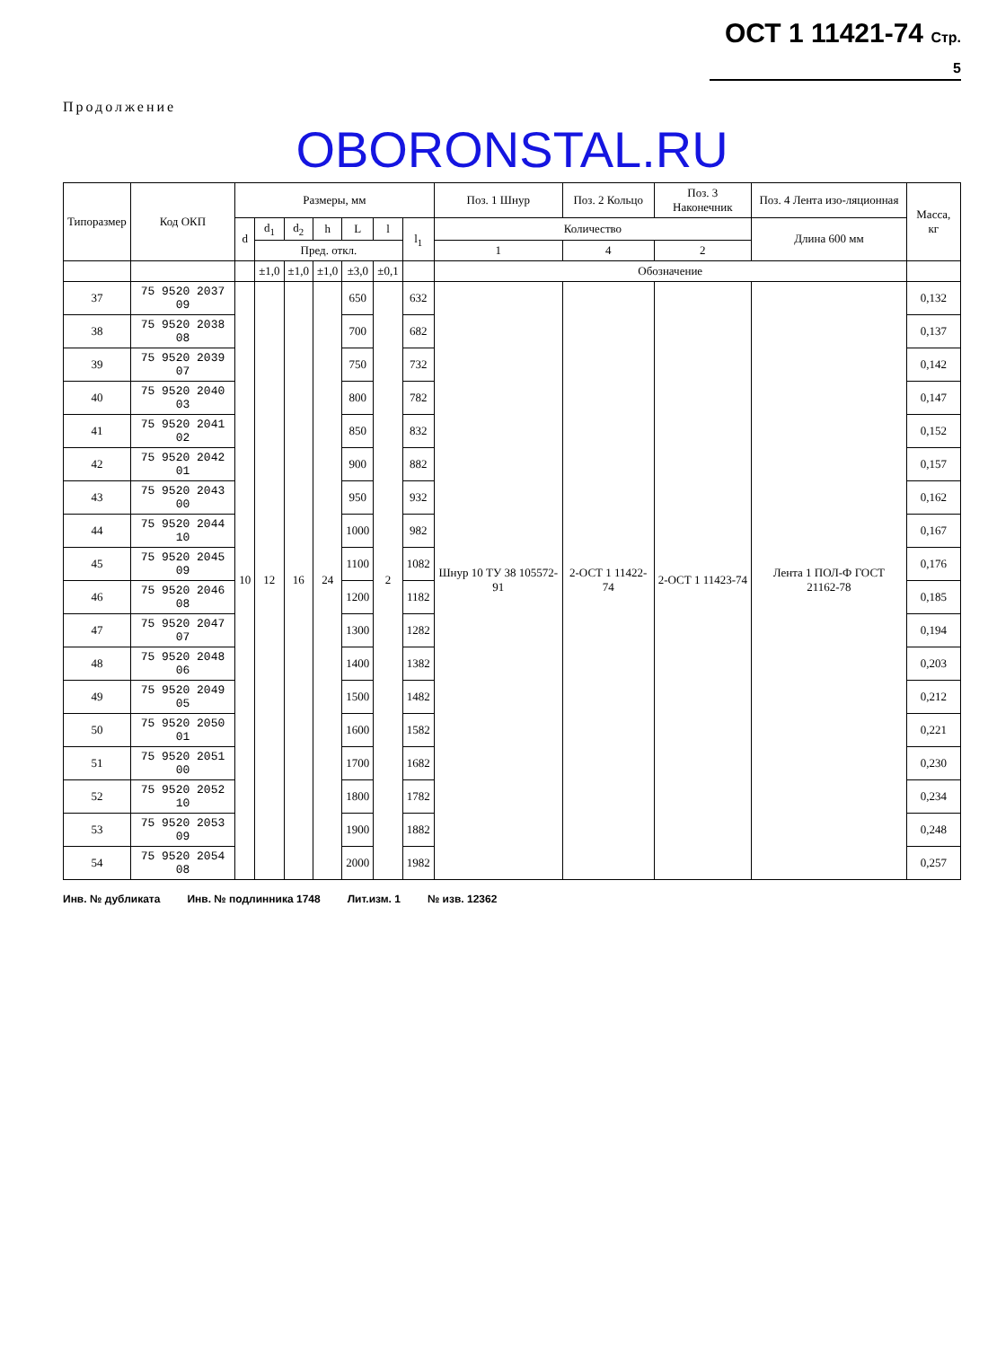ОСТ 1 11421-74 Стр. 5
Продолжение
OBORONSTAL.RU
| Типоразмер | Код ОКП | Размеры, мм | | | | | | | Поз. 1 Шнур | Поз. 2 Кольцо | Поз. 3 Наконечник | Поз. 4 Лента изо-ляционная | Масса, кг |
| --- | --- | --- | --- | --- | --- | --- | --- | --- | --- | --- | --- | --- | --- |
| | | d | d<sub>1</sub> | d<sub>2</sub> | h | L | l | l<sub>1</sub> | Количество | | | Длина 600 мм | |
| | | | Пред. откл. | | | | | | 1 | 4 | 2 | | |
| | | | ±1,0 | ±1,0 | ±1,0 | ±3,0 | ±0,1 | | Обозначение | | | | |
| 37 | 75 9520 2037 09 | 10 | 12 | 16 | 24 | 650 | 2 | 632 | Шнур 10 ТУ 38 105572-91 | 2-ОСТ 1 11422-74 | 2-ОСТ 1 11423-74 | Лента 1 ПОЛ-Ф ГОСТ 21162-78 | 0,132 |
| 38 | 75 9520 2038 08 | | | | | 700 | | 682 | | | | | 0,137 |
| 39 | 75 9520 2039 07 | | | | | 750 | | 732 | | | | | 0,142 |
| 40 | 75 9520 2040 03 | | | | | 800 | | 782 | | | | | 0,147 |
| 41 | 75 9520 2041 02 | | | | | 850 | | 832 | | | | | 0,152 |
| 42 | 75 9520 2042 01 | | | | | 900 | | 882 | | | | | 0,157 |
| 43 | 75 9520 2043 00 | | | | | 950 | | 932 | | | | | 0,162 |
| 44 | 75 9520 2044 10 | | | | | 1000 | | 982 | | | | | 0,167 |
| 45 | 75 9520 2045 09 | | | | | 1100 | | 1082 | | | | | 0,176 |
| 46 | 75 9520 2046 08 | | | | | 1200 | | 1182 | | | | | 0,185 |
| 47 | 75 9520 2047 07 | | | | | 1300 | | 1282 | | | | | 0,194 |
| 48 | 75 9520 2048 06 | | | | | 1400 | | 1382 | | | | | 0,203 |
| 49 | 75 9520 2049 05 | | | | | 1500 | | 1482 | | | | | 0,212 |
| 50 | 75 9520 2050 01 | | | | | 1600 | | 1582 | | | | | 0,221 |
| 51 | 75 9520 2051 00 | | | | | 1700 | | 1682 | | | | | 0,230 |
| 52 | 75 9520 2052 10 | | | | | 1800 | | 1782 | | | | | 0,234 |
| 53 | 75 9520 2053 09 | | | | | 1900 | | 1882 | | | | | 0,248 |
| 54 | 75 9520 2054 08 | | | | | 2000 | | 1982 | | | | | 0,257 |
Инв. № дубликата Инв. № подлинника 1748 Лит.изм. 1 № изв. 12362